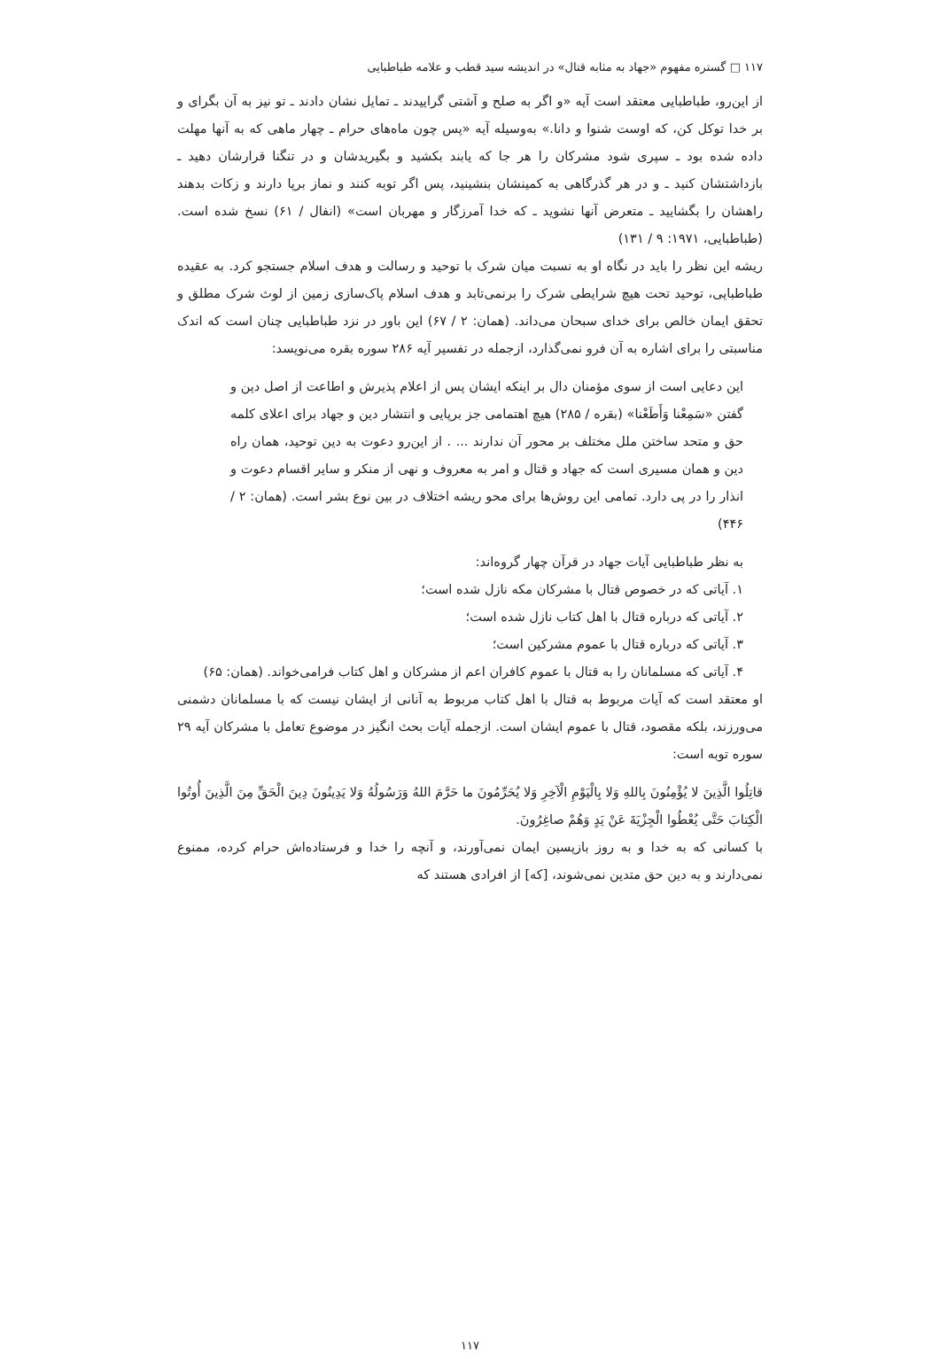۱۱۷ □ گستره مفهوم «جهاد به مثابه قتال» در اندیشه سید قطب و علامه طباطبایی
از این‌رو، طباطبایی معتقد است آیه «و اگر به صلح و آشتی گراییدند ـ تمایل نشان دادند ـ تو نیز به آن بگرای و بر خدا توکل کن، که اوست شنوا و دانا.» به‌وسیله آیه «پس چون ماه‌های حرام ـ چهار ماهی که به آنها مهلت داده شده بود ـ سپری شود مشرکان را هر جا که یابند بکشید و بگیریدشان و در تنگنا قرارشان دهید ـ بازداشتشان کنید ـ و در هر گذرگاهی به کمینشان بنشینید، پس اگر توبه کنند و نماز برپا دارند و زکات بدهند راهشان را بگشایید ـ متعرض آنها نشوید ـ که خدا آمرزگار و مهربان است» (انفال / ۶۱) نسخ شده است. (طباطبایی، ۱۹۷۱: ۹ / ۱۳۱)
ریشه این نظر را باید در نگاه او به نسبت میان شرک با توحید و رسالت و هدف اسلام جستجو کرد. به عقیده طباطبایی، توحید تحت هیچ شرایطی شرک را برنمی‌تابد و هدف اسلام پاک‌سازی زمین از لوث شرک مطلق و تحقق ایمان خالص برای خدای سبحان می‌داند. (همان: ۲ / ۶۷) این باور در نزد طباطبایی چنان است که اندک مناسبتی را برای اشاره به آن فرو نمی‌گذارد، ازجمله در تفسیر آیه ۲۸۶ سوره بقره می‌نویسد:
این دعایی است از سوی مؤمنان دال بر اینکه ایشان پس از اعلام پذیرش و اطاعت از اصل دین و گفتن «سَمِعْنا وَأَطَعْنا» (بقره / ۲۸۵) هیچ اهتمامی جز برپایی و انتشار دین و جهاد برای اعلای کلمه حق و متحد ساختن ملل مختلف بر محور آن ندارند ... . از این‌رو دعوت به دین توحید، همان راه دین و همان مسیری است که جهاد و قتال و امر به معروف و نهی از منکر و سایر اقسام دعوت و انذار را در پی دارد. تمامی این روش‌ها برای محو ریشه اختلاف در بین نوع بشر است. (همان: ۲ / ۴۴۶)
به نظر طباطبایی آیات جهاد در قرآن چهار گروه‌اند:
۱. آیاتی که در خصوص قتال با مشرکان مکه نازل شده است؛
۲. آیاتی که درباره قتال با اهل کتاب نازل شده است؛
۳. آیاتی که درباره قتال با عموم مشرکین است؛
۴. آیاتی که مسلمانان را به قتال با عموم کافران اعم از مشرکان و اهل کتاب فرامی‌خواند. (همان: ۶۵)
او معتقد است که آیات مربوط به قتال با اهل کتاب مربوط به آنانی از ایشان نیست که با مسلمانان دشمنی می‌ورزند، بلکه مقصود، قتال با عموم ایشان است. ازجمله آیات بحث انگیز در موضوع تعامل با مشرکان آیه ۲۹ سوره توبه است:
قاتِلُوا الَّذِينَ لا يُؤْمِنُونَ بِاللهِ وَلا بِالْيَوْمِ الْآخِرِ وَلا يُحَرِّمُونَ ما حَرَّمَ اللهُ وَرَسُولُهُ وَلا يَدِينُونَ دِينَ الْحَقِّ مِنَ الَّذِينَ أُوتُوا الْكِتابَ حَتَّى يُعْطُوا الْجِزْيَةَ عَنْ يَدٍ وَهُمْ صاغِرُونَ.
با کسانی که به خدا و به روز بازپسین ایمان نمی‌آورند، و آنچه را خدا و فرستاده‌اش حرام کرده، ممنوع نمی‌دارند و به دین حق متدین نمی‌شوند، [که] از افرادی هستند که
۱۱۷